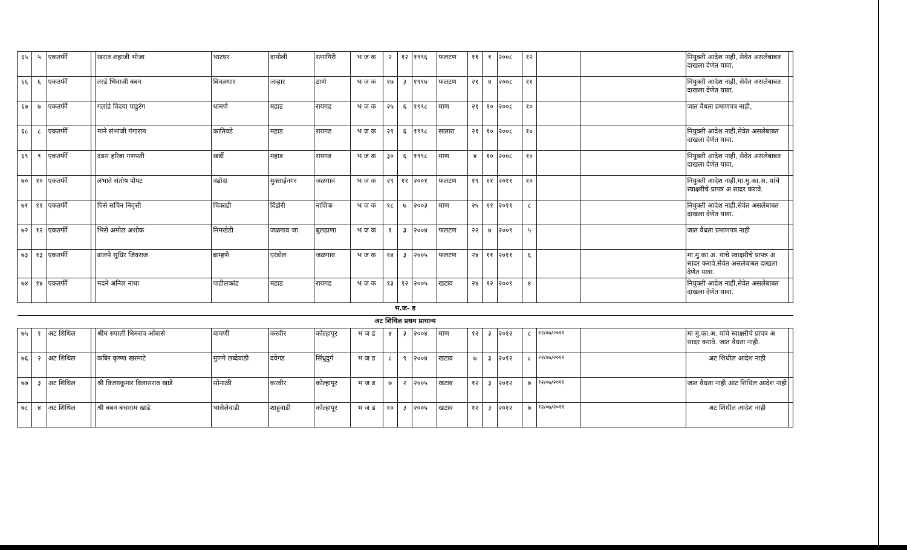| ६५ | ५ | एकतर्फी | | खरात शहाजी भोजा | भाटघर | दापोली | रत्नागिरी | भ ज क | २ | १२ | १९९६ | फलटण | ११ | १ | २००८ | १२ | | | नियुक्ती आदेश नाही, सेवेत असलेबाबत दाखला देणेत यावा. | |
| ६६ | ६ | एकतर्फी | | तरडे भिवाजी बबन | बिवलधार | जव्हार | ठाणे | भ ज क | १७ | ३ | १९९७ | फलटण | २१ | ४ | २००८ | ११ | | | नियुक्ती आदेश नाही, सेवेत असलेबाबत दाखला देणेत यावा. | |
| ६७ | ७ | एकतर्फी | | गलांडे विदया पाडुरंग | धामणे | महाड | रायगड | भ ज क | २५ | ६ | १९९८ | माण | २१ | १० | २००८ | १० | | | जात वैधता प्रमाणपत्र नाही, | |
| ६८ | ८ | एकतर्फी | | माने संभाजी गंगाराम | कातिवडे | महाड | रायगड | भ ज क | २९ | ६ | १९९८ | सातारा | २१ | १० | २००८ | १० | | | नियुक्ती आदेश नाही,सेवेत असलेबाबत दाखला देणेत यावा. | |
| ६९ | ९ | एकतर्फी | | दडस हरिबा गणपती | खर्डी | महाड | रायगड | भ ज क | ३० | ६ | १९९८ | माण | ४ | १० | २००८ | १० | | | नियुक्ती आदेश नाही, सेवेत असलेबाबत दाखला देणेत यावा. | |
| ७० | १० | एकतर्फी | | लंभाते संतोष पोपट | वढोदा | मुक्ताईनगर | जळगाव | भ ज क | २९ | ११ | २००१ | फलटण | १९ | ११ | २०११ | १० | | | नियुक्ती आदेश नाही,मा.मु.का.अ. यांचे स्वाक्षरीचे प्रापत्र अ सादर करावे. | |
| ७१ | ११ | एकतर्फी | | पिसे सचिन निवृत्ती | चिकाडी | दिंडोरी | नाशिक | भ ज क | १८ | ७ | २००३ | माण | २५ | ११ | २०११ | ८ | | | नियुक्ती आदेश नाही,सेवेत असलेबाबत दाखला देणेत यावा. | |
| ७२ | १२ | एकतर्फी | | भिसे अमोल अशोक | निमखेडी | जळगाव जा | बुलढाणा | भ ज क | १ | ३ | २००४ | फलटण | २२ | ७ | २००९ | ५ | | | जात वैधता प्रमाणपत्र नाही | |
| ७३ | १३ | एकतर्फी | | ढालपे सुधिर जिवराज | ब्राम्हणे | एरंडोल | जळगाव | भ ज क | १४ | ३ | २००५ | फलटण | २४ | ११ | २०११ | ६ | | | मा.मु.का.अ. यांचे स्वाक्षरीचे प्रापत्र अ सादर करावे.सेवेत असलेबाबत दाखला देणेत यावा. | |
| ७४ | १४ | एकतर्फी | | मदने अनिल नाथा | पाटीलकांड | महाड | रायगड | भ ज क | १३ | १२ | २००५ | खटाव | २४ | १२ | २००९ | ४ | | | नियुक्ती आदेश नाही,सेवेत असलेबाबत दाखला देणेत यावा. | |
| भ.ज- ड | | | | | | | | | | | | | | | | | | | | |
| अट शिथिल प्रथम प्राधान्य | | | | | | | | | | | | | | | | | | | | |
| ७५ | १ | अट शिथिल | | श्रीम रुपाली भिमराव ओंबासे | बाचणी | करवीर | कोल्हापूर | भ ज ड | ४ | ३ | २००४ | माण | १२ | ३ | २०१२ | ८ | १२/०७/२०११ | | मा मु.का.अ. यांचे स्वाक्षरीचे प्रापत्र अ सादर करावे. जात वैधता नाही. | |
| ७६ | २ | अट शिथिल | | कबिर कृष्णा खरमाटे | मुणगे लब्देवाडी | दवेगड | सिंधुदुर्ग | भ ज ड | ८ | ९ | २००४ | खटाव | ७ | ३ | २०१२ | ८ | १२/०७/२०११ | | अट शिथील आदेश नाही | |
| ७७ | ३ | अट शिथिल | | श्री विजयकुमार विलासराव खाडे | सोनाळी | करवीर | कोल्हापूर | भ ज ड | ७ | २ | २००५ | खटाव | १२ | ३ | २०१२ | ७ | १२/०७/२०११ | | जात वैधता नाही आट शिथिल आदेश नाही | |
| ७८ | ४ | अट शिथिल | | श्री बबन बचाराम खाडे | भासेलेवाडी | शाहुवाडी | कोल्हापूर | भ ज ड | १० | ३ | २००५ | खटाव | १२ | ३ | २०१२ | ७ | १२/०७/२०११ | | अट शिथील आदेश नाही | |